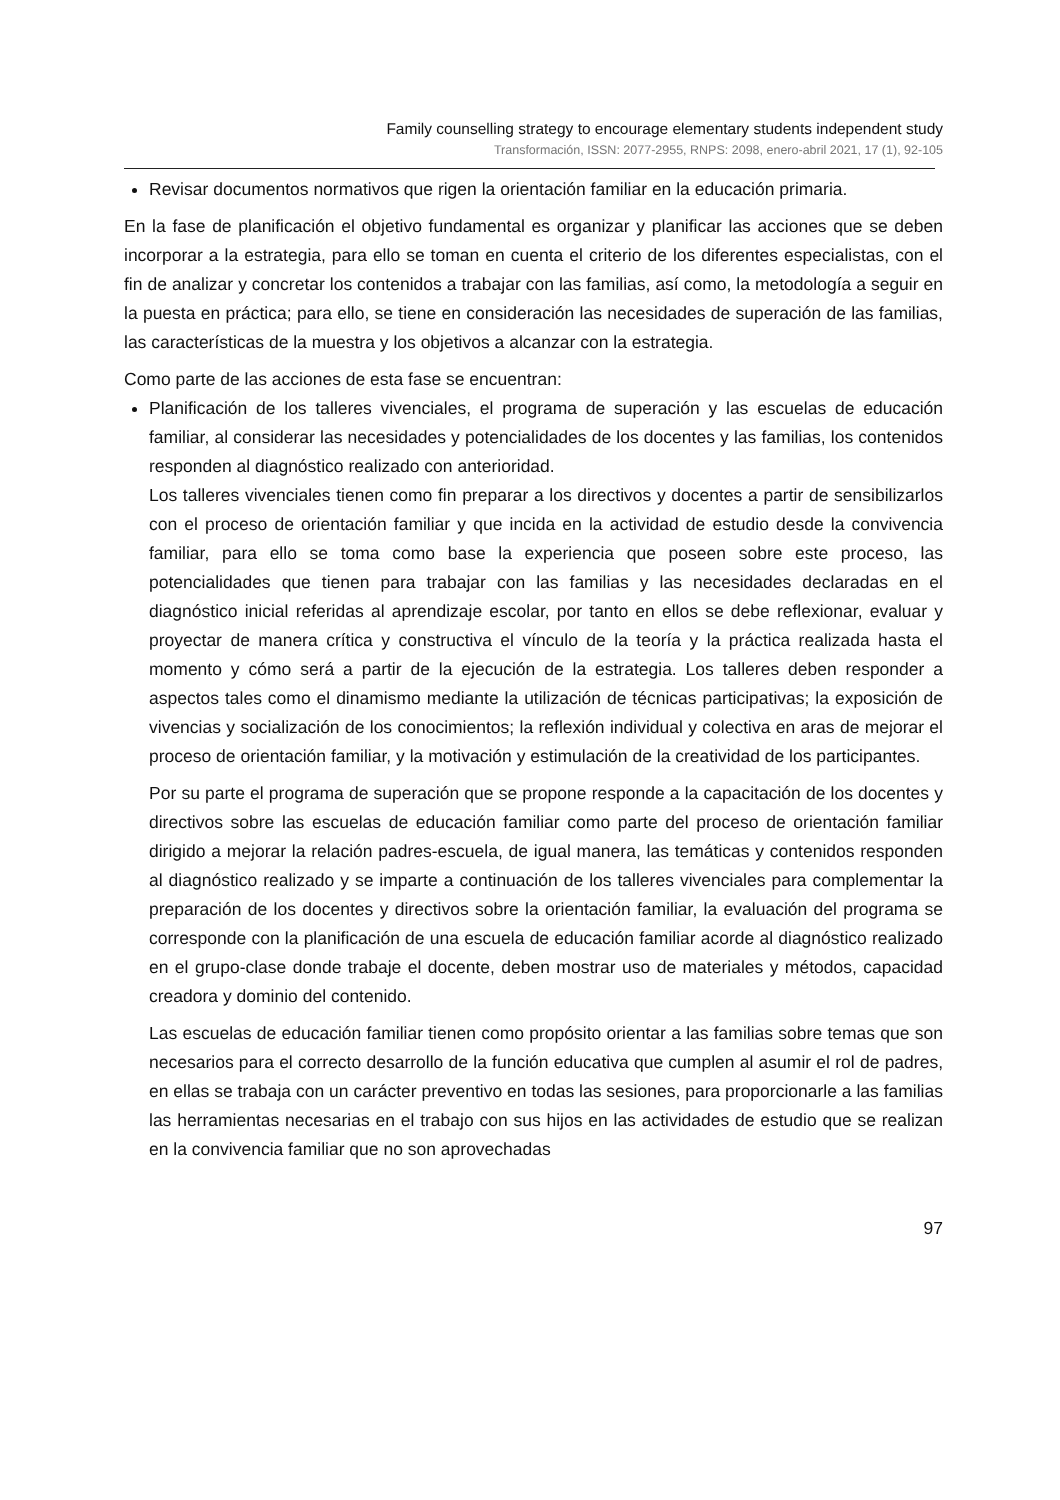Family counselling strategy to encourage elementary students independent study
Transformación, ISSN: 2077-2955, RNPS: 2098, enero-abril 2021, 17 (1), 92-105
Revisar documentos normativos que rigen la orientación familiar en la educación primaria.
En la fase de planificación el objetivo fundamental es organizar y planificar las acciones que se deben incorporar a la estrategia, para ello se toman en cuenta el criterio de los diferentes especialistas, con el fin de analizar y concretar los contenidos a trabajar con las familias, así como, la metodología a seguir en la puesta en práctica; para ello, se tiene en consideración las necesidades de superación de las familias, las características de la muestra y los objetivos a alcanzar con la estrategia.
Como parte de las acciones de esta fase se encuentran:
Planificación de los talleres vivenciales, el programa de superación y las escuelas de educación familiar, al considerar las necesidades y potencialidades de los docentes y las familias, los contenidos responden al diagnóstico realizado con anterioridad.
Los talleres vivenciales tienen como fin preparar a los directivos y docentes a partir de sensibilizarlos con el proceso de orientación familiar y que incida en la actividad de estudio desde la convivencia familiar, para ello se toma como base la experiencia que poseen sobre este proceso, las potencialidades que tienen para trabajar con las familias y las necesidades declaradas en el diagnóstico inicial referidas al aprendizaje escolar, por tanto en ellos se debe reflexionar, evaluar y proyectar de manera crítica y constructiva el vínculo de la teoría y la práctica realizada hasta el momento y cómo será a partir de la ejecución de la estrategia. Los talleres deben responder a aspectos tales como el dinamismo mediante la utilización de técnicas participativas; la exposición de vivencias y socialización de los conocimientos; la reflexión individual y colectiva en aras de mejorar el proceso de orientación familiar, y la motivación y estimulación de la creatividad de los participantes.
Por su parte el programa de superación que se propone responde a la capacitación de los docentes y directivos sobre las escuelas de educación familiar como parte del proceso de orientación familiar dirigido a mejorar la relación padres-escuela, de igual manera, las temáticas y contenidos responden al diagnóstico realizado y se imparte a continuación de los talleres vivenciales para complementar la preparación de los docentes y directivos sobre la orientación familiar, la evaluación del programa se corresponde con la planificación de una escuela de educación familiar acorde al diagnóstico realizado en el grupo-clase donde trabaje el docente, deben mostrar uso de materiales y métodos, capacidad creadora y dominio del contenido.
Las escuelas de educación familiar tienen como propósito orientar a las familias sobre temas que son necesarios para el correcto desarrollo de la función educativa que cumplen al asumir el rol de padres, en ellas se trabaja con un carácter preventivo en todas las sesiones, para proporcionarle a las familias las herramientas necesarias en el trabajo con sus hijos en las actividades de estudio que se realizan en la convivencia familiar que no son aprovechadas
97